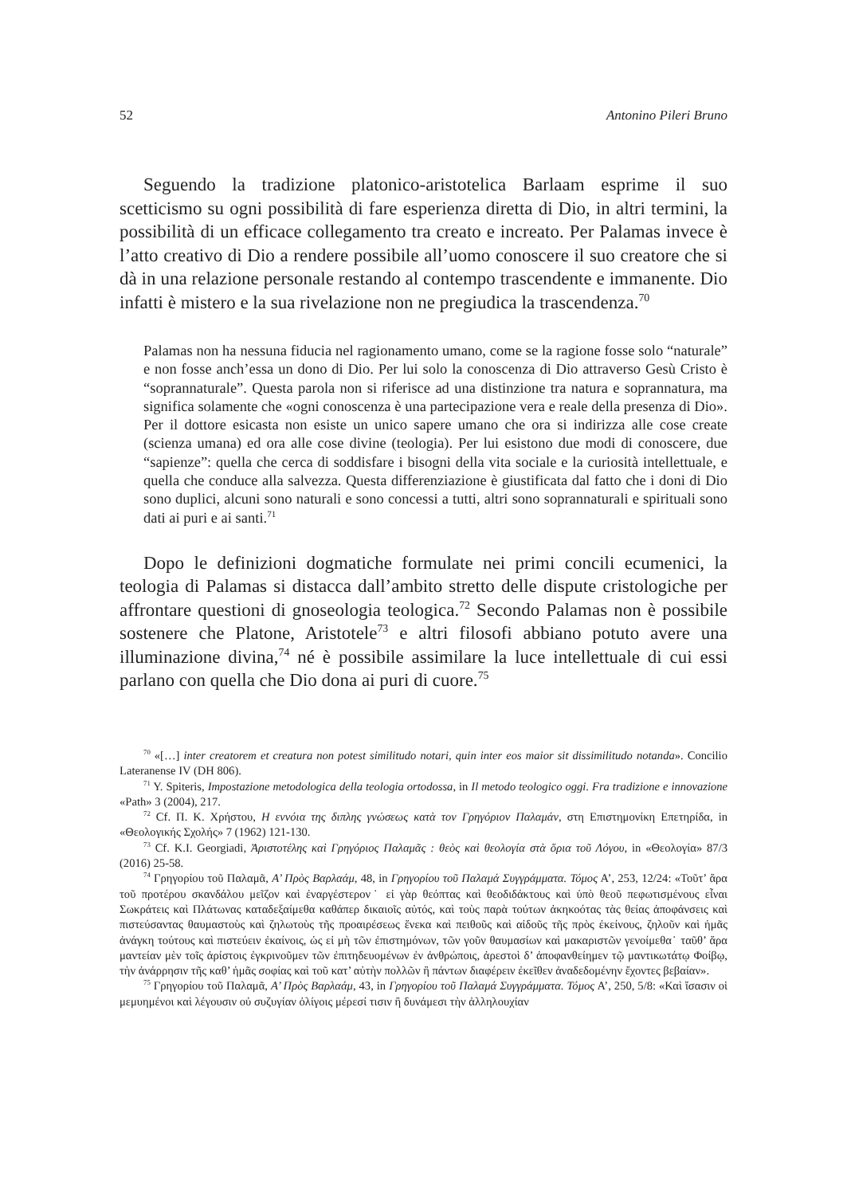52 Antonino Pileri Bruno
Seguendo la tradizione platonico-aristotelica Barlaam esprime il suo scetticismo su ogni possibilità di fare esperienza diretta di Dio, in altri termini, la possibilità di un efficace collegamento tra creato e increato. Per Palamas invece è l’atto creativo di Dio a rendere possibile all’uomo conoscere il suo creatore che si dà in una relazione personale restando al contempo trascendente e immanente. Dio infatti è mistero e la sua rivelazione non ne pregiudica la trascendenza.<sup>70</sup>
Palamas non ha nessuna fiducia nel ragionamento umano, come se la ragione fosse solo “naturale” e non fosse anch’essa un dono di Dio. Per lui solo la conoscenza di Dio attraverso Gesù Cristo è “soprannaturale”. Questa parola non si riferisce ad una distinzione tra natura e soprannatura, ma significa solamente che «ogni conoscenza è una partecipazione vera e reale della presenza di Dio». Per il dottore esicasta non esiste un unico sapere umano che ora si indirizza alle cose create (scienza umana) ed ora alle cose divine (teologia). Per lui esistono due modi di conoscere, due “sapienze”: quella che cerca di soddisfare i bisogni della vita sociale e la curiosità intellettuale, e quella che conduce alla salvezza. Questa differenziazione è giustificata dal fatto che i doni di Dio sono duplici, alcuni sono naturali e sono concessi a tutti, altri sono soprannaturali e spirituali sono dati ai puri e ai santi.<sup>71</sup>
Dopo le definizioni dogmatiche formulate nei primi concili ecumenici, la teologia di Palamas si distacca dall’ambito stretto delle dispute cristologiche per affrontare questioni di gnoseologia teologica.<sup>72</sup> Secondo Palamas non è possibile sostenere che Platone, Aristotele<sup>73</sup> e altri filosofi abbiano potuto avere una illuminazione divina,<sup>74</sup> né è possibile assimilare la luce intellettuale di cui essi parlano con quella che Dio dona ai puri di cuore.<sup>75</sup>
<sup>70</sup> «[…] inter creatorem et creatura non potest similitudo notari, quin inter eos maior sit dissimilitudo notanda». Concilio Lateranense IV (DH 806).
<sup>71</sup> Y. Spiteris, Impostazione metodologica della teologia ortodossa, in Il metodo teologico oggi. Fra tradizione e innovazione «Path» 3 (2004), 217.
<sup>72</sup> Cf. Π. Κ. Χρήστου, Η εννόια της διπλης γνώσεως κατὰ τον Γρηγόριον Παλαμάν, στη Επιστημονίκη Επετηρίδα, in «Θεολογικής Σχολής» 7 (1962) 121-130.
<sup>73</sup> Cf. K.I. Georgiadi, Ἀριστοτέλης καὶ Γρηγόριος Παλαμᾶς : θεὸς καὶ θεολογία στὰ ὅρια τοῦ Λόγου, in «Θεολογία» 87/3 (2016) 25-58.
<sup>74</sup> Γρηγορίου τοῦ Παλαμᾶ, Α’ Πρὸς Βαρλαάμ, 48, in Γρηγορίου τοῦ Παλαμά Συγγράμματα. Τόμος Α’, 253, 12/24: «Τοῦτ’ ἄρα τοῦ προτέρου σκανδάλου μεῖζον καὶ ἐναργέστερον˙ εἰ γὰρ θεόπτας καὶ θεοδιδάκτους καὶ ὑπὸ θεοῦ πεφωτισμένους εἶναι Σωκράτεις καὶ Πλάτωνας καταδεξαίμεθα καθάπερ δικαιοῖς αὐτός, καὶ τοὺς παρὰ τούτων ἀκηκοότας τὰς θείας ἀποφάνσεις καὶ πιστεύσαντας θαυμαστοὺς καὶ ζηλωτοὺς τῆς προαιρέσεως ἕνεκα καὶ πειθοῦς καὶ αἰδοῦς τῆς πρὸς ἐκείνους, ζηλοῦν καὶ ἡμᾶς ἀνάγκη τούτους καὶ πιστεύειν ἐκαίνοις, ὡς εἰ μὴ τῶν ἐπιστημόνων, τῶν γοῦν θαυμασίων καὶ μακαριστῶν γενοίμεθα˙ ταῦθ’ ἄρα μαντείαν μὲν τοῖς ἀρίστοις ἐγκρινοῦμεν τῶν ἐπιτηδευομένων ἐν ἀνθρώποις, ἀρεστοὶ δ’ ἀποφανθείημεν τῷ μαντικωτάτῳ Φοίβῳ, τὴν ἀνάρρησιν τῆς καθ’ ἡμᾶς σοφίας καὶ τοῦ κατ’ αὐτὴν πολλῶν ἢ πάντων διαφέρειν ἐκεῖθεν ἀναδεδομένην ἔχοντες βεβαίαν».
<sup>75</sup> Γρηγορίου τοῦ Παλαμᾶ, Α’ Πρὸς Βαρλαάμ, 43, in Γρηγορίου τοῦ Παλαμά Συγγράμματα. Τόμος Α’, 250, 5/8: «Καὶ ἴσασιν οἱ μεμυημένοι καὶ λέγουσιν οὐ συζυγίαν ὀλίγοις μέρεσί τισιν ἢ δυνάμεσι τὴν ἀλληλουχίαν